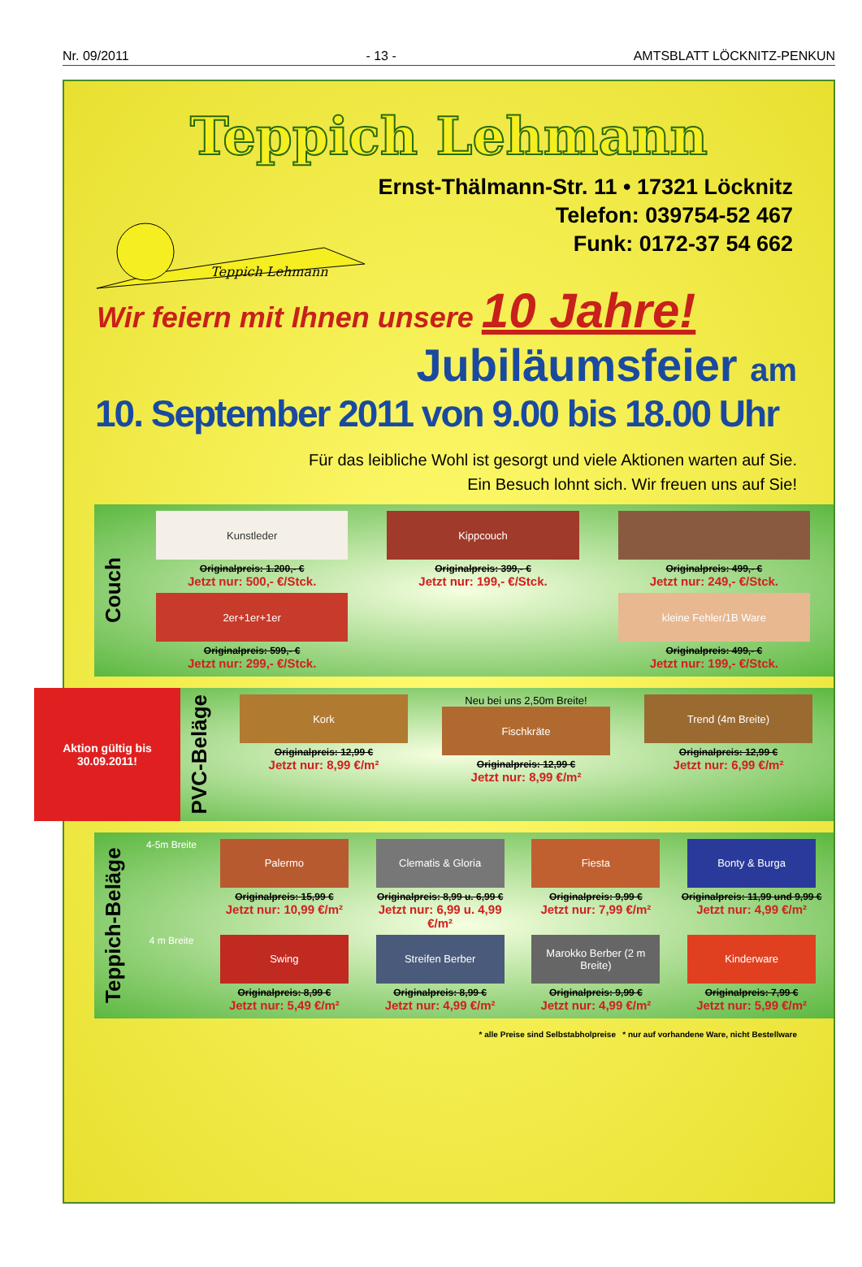Nr. 09/2011 - 13 - AMTSBLATT LÖCKNITZ-PENKUN
Teppich Lehmann
Teppich Lehmann
Ernst-Thälmann-Str. 11 • 17321 Löcknitz
Telefon: 039754-52 467
Funk: 0172-37 54 662
Wir feiern mit Ihnen unsere 10 Jahre!
Jubiläumsfeier am
10. September 2011 von 9.00 bis 18.00 Uhr
Für das leibliche Wohl ist gesorgt und viele Aktionen warten auf Sie.
Ein Besuch lohnt sich. Wir freuen uns auf Sie!
Couch
Kunstleder
Originalpreis: 1.200,- €
Jetzt nur: 500,- €/Stck.
Kippcouch
Originalpreis: 399,- €
Jetzt nur: 199,- €/Stck.
Originalpreis: 499,- €
Jetzt nur: 249,- €/Stck.
2er+1er+1er
Originalpreis: 599,- €
Jetzt nur: 299,- €/Stck.
kleine Fehler/1B Ware
Originalpreis: 499,- €
Jetzt nur: 199,- €/Stck.
Aktion gültig bis 30.09.2011!
PVC-Beläge
Kork
Originalpreis: 12,99 €
Jetzt nur: 8,99 €/m²
Neu bei uns 2,50m Breite!
Fischkräte
Originalpreis: 12,99 €
Jetzt nur: 8,99 €/m²
Trend (4m Breite)
Originalpreis: 12,99 €
Jetzt nur: 6,99 €/m²
Teppich-Beläge
4-5m Breite
Palermo
Originalpreis: 15,99 €
Jetzt nur: 10,99 €/m²
Clematis & Gloria
Originalpreis: 8,99 u. 6,99 €
Jetzt nur: 6,99 u. 4,99 €/m²
Fiesta
Originalpreis: 9,99 €
Jetzt nur: 7,99 €/m²
Bonty & Burga
Originalpreis: 11,99 und 9,99 €
Jetzt nur: 4,99 €/m²
4 m Breite
Swing
Originalpreis: 8,99 €
Jetzt nur: 5,49 €/m²
Streifen Berber
Originalpreis: 8,99 €
Jetzt nur: 4,99 €/m²
Marokko Berber (2 m Breite)
Originalpreis: 9,99 €
Jetzt nur: 4,99 €/m²
Kinderware
Originalpreis: 7,99 €
Jetzt nur: 5,99 €/m²
* alle Preise sind Selbstabholpreise * nur auf vorhandene Ware, nicht Bestellware